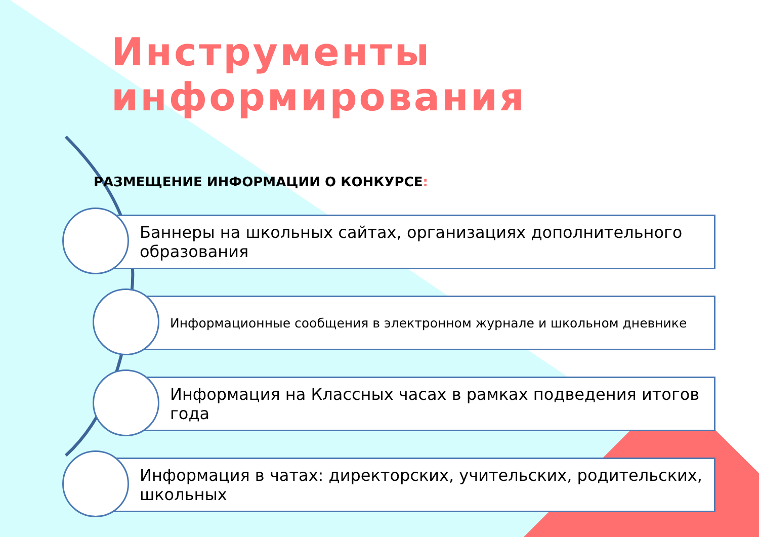Инструменты информирования
РАЗМЕЩЕНИЕ ИНФОРМАЦИИ О КОНКУРСЕ:
Баннеры на школьных сайтах, организациях дополнительного образования
Информационные сообщения в электронном журнале и школьном дневнике
Информация на Классных часах в рамках подведения итогов года
Информация в чатах: директорских, учительских, родительских, школьных